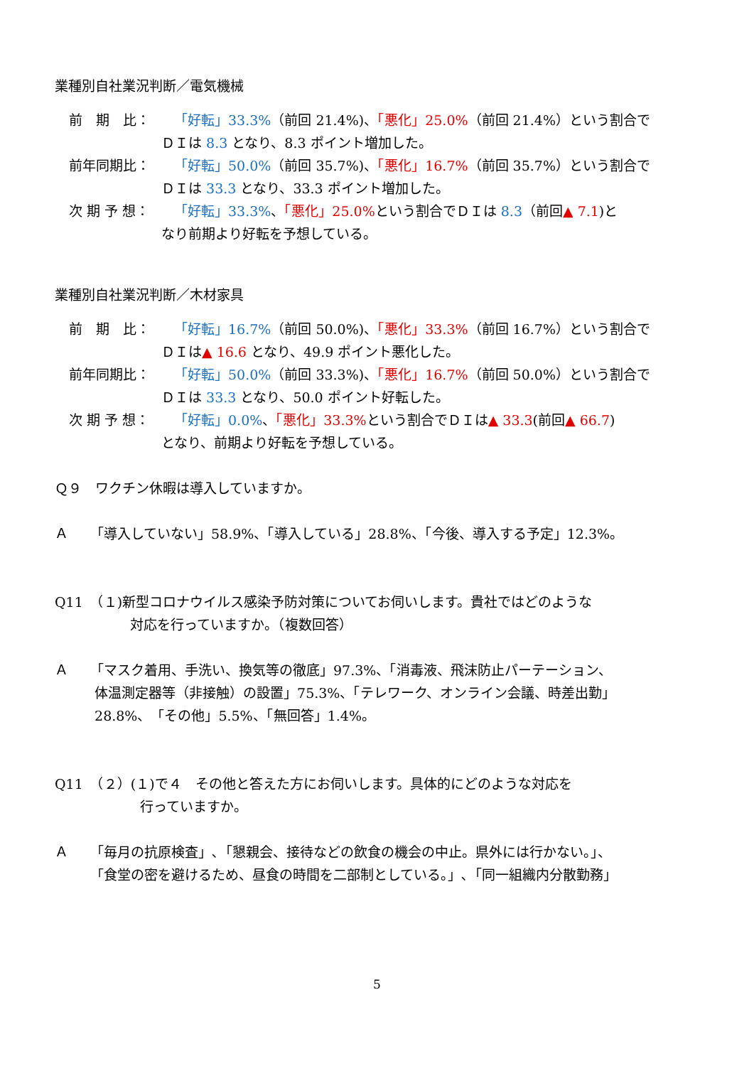業種別自社業況判断／電気機械
前　期　比： 「好転」33.3%（前回 21.4%)、「悪化」25.0%（前回 21.4%）という割合で
ＤＩは 8.3 となり、8.3 ポイント増加した。
前年同期比： 「好転」50.0%（前回 35.7%)、「悪化」16.7%（前回 35.7%）という割合で
ＤＩは 33.3 となり、33.3 ポイント増加した。
次 期 予 想： 「好転」33.3%、「悪化」25.0% という割合でＤＩは 8.3（前回▲ 7.1)と
なり前期より好転を予想している。
業種別自社業況判断／木材家具
前　期　比： 「好転」16.7%（前回 50.0%)、「悪化」33.3%（前回 16.7%）という割合で
ＤＩは▲ 16.6 となり、49.9 ポイント悪化した。
前年同期比： 「好転」50.0%（前回 33.3%)、「悪化」16.7%（前回 50.0%）という割合で
ＤＩは 33.3 となり、50.0 ポイント好転した。
次 期 予 想： 「好転」0.0%、「悪化」33.3% という割合でＤＩは▲ 33.3(前回▲ 66.7)
となり、前期より好転を予想している。
Ｑ９　ワクチン休暇は導入していますか。
Ａ
「導入していない」58.9%、「導入している」28.8%、「今後、導入する予定」12.3%。
Q11　（１)新型コロナウイルス感染予防対策についてお伺いします。貴社ではどのような
対応を行っていますか。（複数回答）
Ａ
「マスク着用、手洗い、換気等の徹底」97.3%、「消毒液、飛沫防止パーテーション、
体温測定器等（非接触）の設置」75.3%、「テレワーク、オンライン会議、時差出勤」
28.8%、「その他」5.5%、「無回答」1.4%。
Q11　（２）(１)で４　その他と答えた方にお伺いします。具体的にどのような対応を
行っていますか。
Ａ
「毎月の抗原検査」､「懇親会、接待などの飲食の機会の中止。県外には行かない。」、
「食堂の密を避けるため、昼食の時間を二部制としている。」､「同一組織内分散勤務」
5